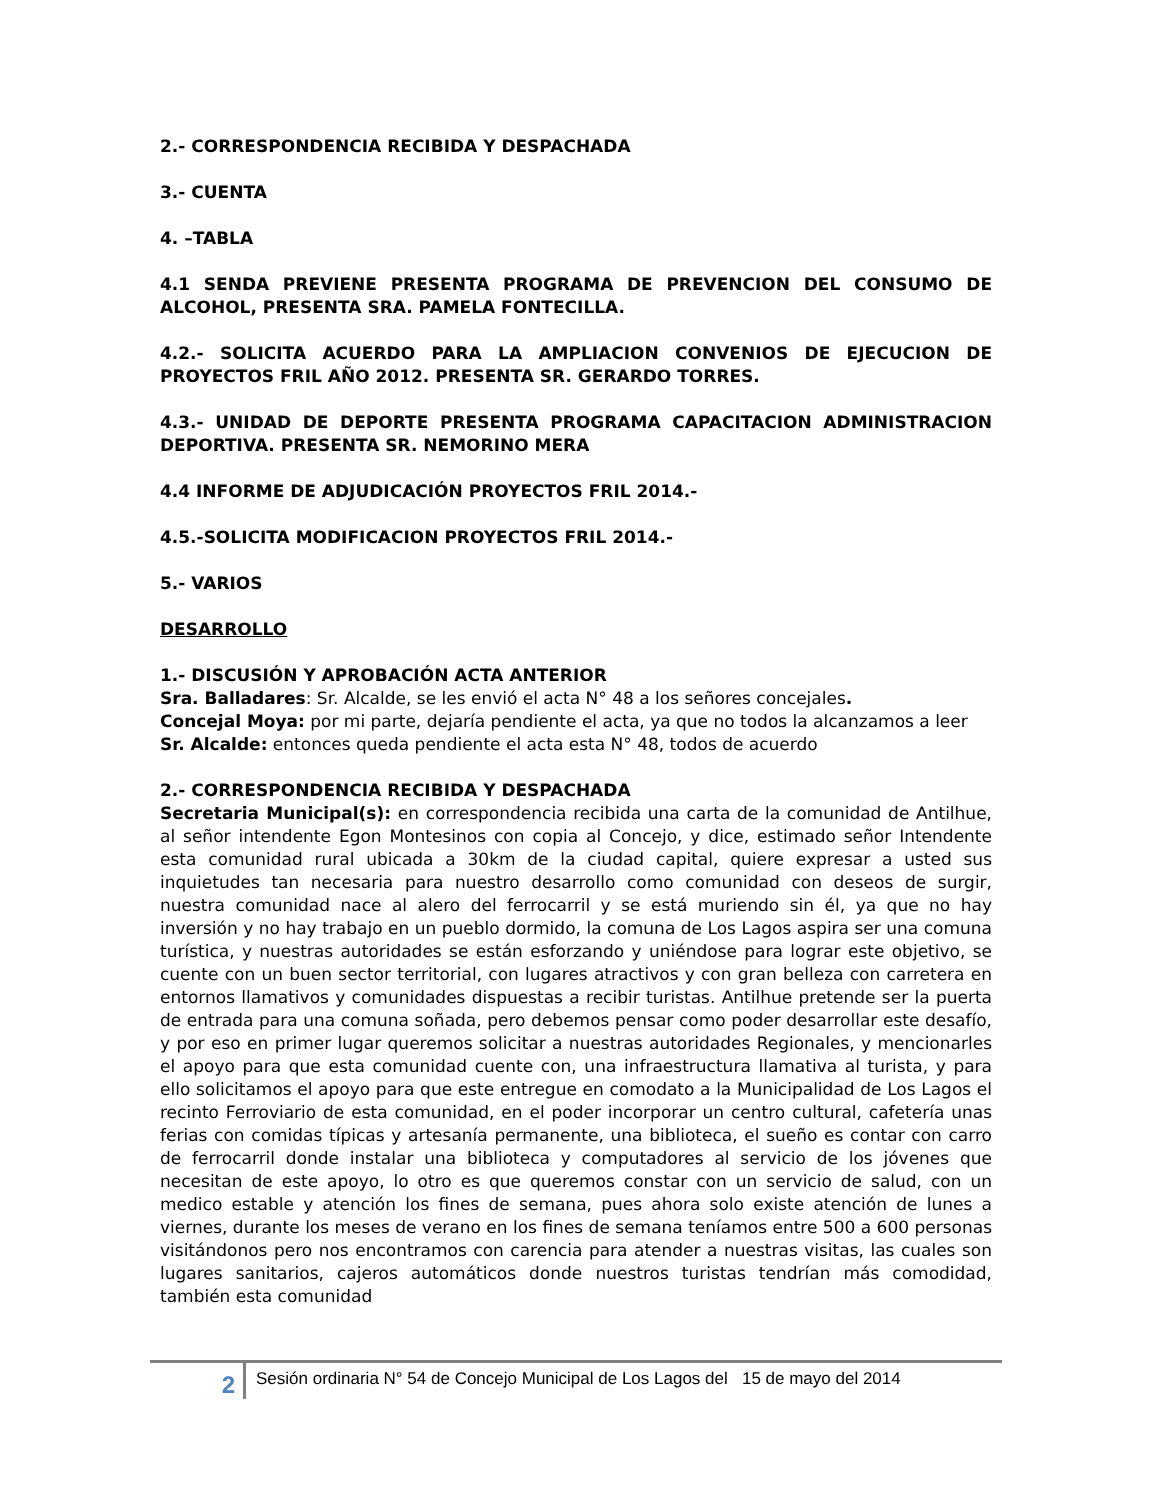2.- CORRESPONDENCIA RECIBIDA Y DESPACHADA
3.- CUENTA
4. –TABLA
4.1 SENDA PREVIENE PRESENTA PROGRAMA DE PREVENCION DEL CONSUMO DE ALCOHOL, PRESENTA SRA. PAMELA FONTECILLA.
4.2.- SOLICITA ACUERDO PARA LA AMPLIACION CONVENIOS DE EJECUCION DE PROYECTOS FRIL AÑO 2012. PRESENTA SR. GERARDO TORRES.
4.3.- UNIDAD DE DEPORTE PRESENTA PROGRAMA CAPACITACION ADMINISTRACION DEPORTIVA. PRESENTA SR. NEMORINO MERA
4.4 INFORME DE ADJUDICACIÓN PROYECTOS FRIL 2014.-
4.5.-SOLICITA MODIFICACION PROYECTOS FRIL 2014.-
5.- VARIOS
DESARROLLO
1.- DISCUSIÓN Y APROBACIÓN ACTA ANTERIOR
Sra. Balladares: Sr. Alcalde, se les envió el acta N° 48 a los señores concejales.
Concejal Moya: por mi parte, dejaría pendiente el acta, ya que no todos la alcanzamos a leer
Sr. Alcalde: entonces queda pendiente el acta esta N° 48, todos de acuerdo
2.- CORRESPONDENCIA RECIBIDA Y DESPACHADA
Secretaria Municipal(s): en correspondencia recibida una carta de la comunidad de Antilhue, al señor intendente Egon Montesinos con copia al Concejo, y dice, estimado señor Intendente esta comunidad rural ubicada a 30km de la ciudad capital, quiere expresar a usted sus inquietudes tan necesaria para nuestro desarrollo como comunidad con deseos de surgir, nuestra comunidad nace al alero del ferrocarril y se está muriendo sin él, ya que no hay inversión y no hay trabajo en un pueblo dormido, la comuna de Los Lagos aspira ser una comuna turística, y nuestras autoridades se están esforzando y uniéndose para lograr este objetivo, se cuente con un buen sector territorial, con lugares atractivos y con gran belleza con carretera en entornos llamativos y comunidades dispuestas a recibir turistas. Antilhue pretende ser la puerta de entrada para una comuna soñada, pero debemos pensar como poder desarrollar este desafío, y por eso en primer lugar queremos solicitar a nuestras autoridades Regionales, y mencionarles el apoyo para que esta comunidad cuente con, una infraestructura llamativa al turista, y para ello solicitamos el apoyo para que este entregue en comodato a la Municipalidad de Los Lagos el recinto Ferroviario de esta comunidad, en el poder incorporar un centro cultural, cafetería unas ferias con comidas típicas y artesanía permanente, una biblioteca, el sueño es contar con carro de ferrocarril donde instalar una biblioteca y computadores al servicio de los jóvenes que necesitan de este apoyo, lo otro es que queremos constar con un servicio de salud, con un medico estable y atención los fines de semana, pues ahora solo existe atención de lunes a viernes, durante los meses de verano en los fines de semana teníamos entre 500 a 600 personas visitándonos pero nos encontramos con carencia para atender a nuestras visitas, las cuales son lugares sanitarios, cajeros automáticos donde nuestros turistas tendrían más comodidad, también esta comunidad
2
Sesión ordinaria N° 54 de Concejo Municipal de Los Lagos del 15 de mayo del 2014